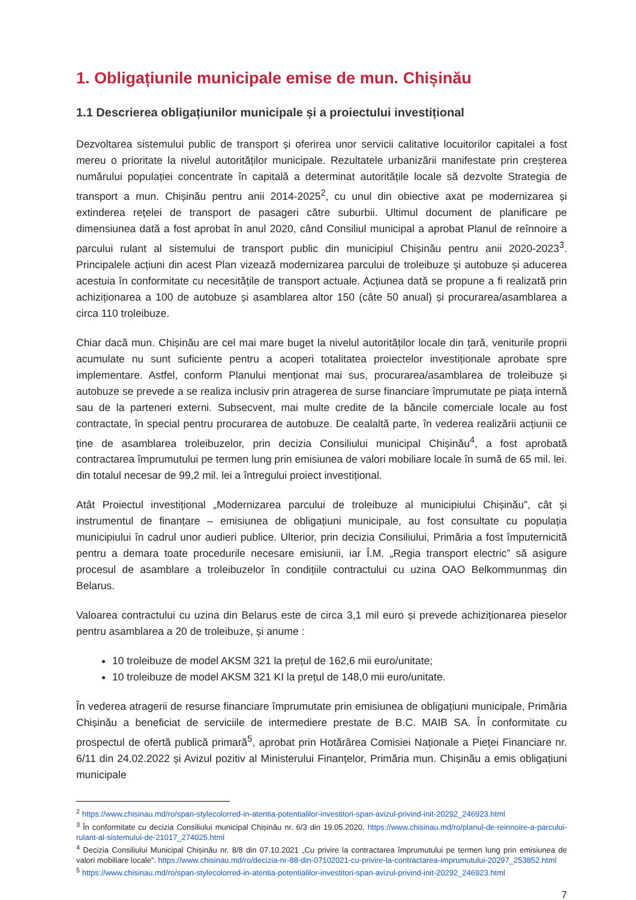1. Obligațiunile municipale emise de mun. Chișinău
1.1 Descrierea obligațiunilor municipale și a proiectului investițional
Dezvoltarea sistemului public de transport și oferirea unor servicii calitative locuitorilor capitalei a fost mereu o prioritate la nivelul autorităților municipale. Rezultatele urbanizării manifestate prin creșterea numărului populației concentrate în capitală a determinat autoritățile locale să dezvolte Strategia de transport a mun. Chișinău pentru anii 2014-2025<sup>2</sup>, cu unul din obiective axat pe modernizarea și extinderea rețelei de transport de pasageri către suburbii. Ultimul document de planificare pe dimensiunea dată a fost aprobat în anul 2020, când Consiliul municipal a aprobat Planul de reînnoire a parcului rulant al sistemului de transport public din municipiul Chișinău pentru anii 2020-2023<sup>3</sup>. Principalele acțiuni din acest Plan vizează modernizarea parcului de troleibuze și autobuze și aducerea acestuia în conformitate cu necesitățile de transport actuale. Acțiunea dată se propune a fi realizată prin achiziționarea a 100 de autobuze și asamblarea altor 150 (câte 50 anual) și procurarea/asamblarea a circa 110 troleibuze.
Chiar dacă mun. Chișinău are cel mai mare buget la nivelul autorităților locale din țară, veniturile proprii acumulate nu sunt suficiente pentru a acoperi totalitatea proiectelor investiționale aprobate spre implementare. Astfel, conform Planului menționat mai sus, procurarea/asamblarea de troleibuze și autobuze se prevede a se realiza inclusiv prin atragerea de surse financiare împrumutate pe piața internă sau de la parteneri externi. Subsecvent, mai multe credite de la băncile comerciale locale au fost contractate, în special pentru procurarea de autobuze. De cealaltă parte, în vederea realizării acțiunii ce ține de asamblarea troleibuzelor, prin decizia Consiliului municipal Chișinău<sup>4</sup>, a fost aprobată contractarea împrumutului pe termen lung prin emisiunea de valori mobiliare locale în sumă de 65 mil. lei. din totalul necesar de 99,2 mil. lei a întregului proiect investițional.
Atât Proiectul investițional „Modernizarea parcului de troleibuze al municipiului Chișinău”, cât și instrumentul de finanțare – emisiunea de obligațiuni municipale, au fost consultate cu populația municipiului în cadrul unor audieri publice. Ulterior, prin decizia Consiliului, Primăria a fost împuternicită pentru a demara toate procedurile necesare emisiunii, iar Î.M. „Regia transport electric” să asigure procesul de asamblare a troleibuzelor în condițiile contractului cu uzina OAO Belkommunmaș din Belarus.
Valoarea contractului cu uzina din Belarus este de circa 3,1 mil euro și prevede achiziționarea pieselor pentru asamblarea a 20 de troleibuze, și anume :
10 troleibuze de model AKSM 321 la prețul de 162,6 mii euro/unitate;
10 troleibuze de model AKSM 321 KI la prețul de 148,0 mii euro/unitate.
În vederea atragerii de resurse financiare împrumutate prin emisiunea de obligațiuni municipale, Primăria Chișinău a beneficiat de serviciile de intermediere prestate de B.C. MAIB SA. În conformitate cu prospectul de ofertă publică primară<sup>5</sup>, aprobat prin Hotărârea Comisiei Naționale a Pieței Financiare nr. 6/11 din 24.02.2022 și Avizul pozitiv al Ministerului Finanțelor, Primăria mun. Chișinău a emis obligațiuni municipale
<sup>2</sup> https://www.chisinau.md/ro/span-stylecolorred-in-atentia-potentialilor-investitori-span-avizul-privind-init-20292_246923.html
<sup>3</sup> În conformitate cu decizia Consiliului municipal Chișinău nr. 6/3 din 19.05.2020, https://www.chisinau.md/ro/planul-de-reinnoire-a-parcului-rulant-al-sistemului-de-21017_274025.html
<sup>4</sup> Decizia Consiliului Municipal Chișinău nr. 8/8 din 07.10.2021 „Cu privire la contractarea împrumutului pe termen lung prin emisiunea de valori mobiliare locale”. https://www.chisinau.md/ro/decizia-nr-88-din-07102021-cu-privire-la-contractarea-imprumutului-20297_253852.html
<sup>5</sup> https://www.chisinau.md/ro/span-stylecolorred-in-atentia-potentialilor-investitori-span-avizul-privind-init-20292_246923.html
7